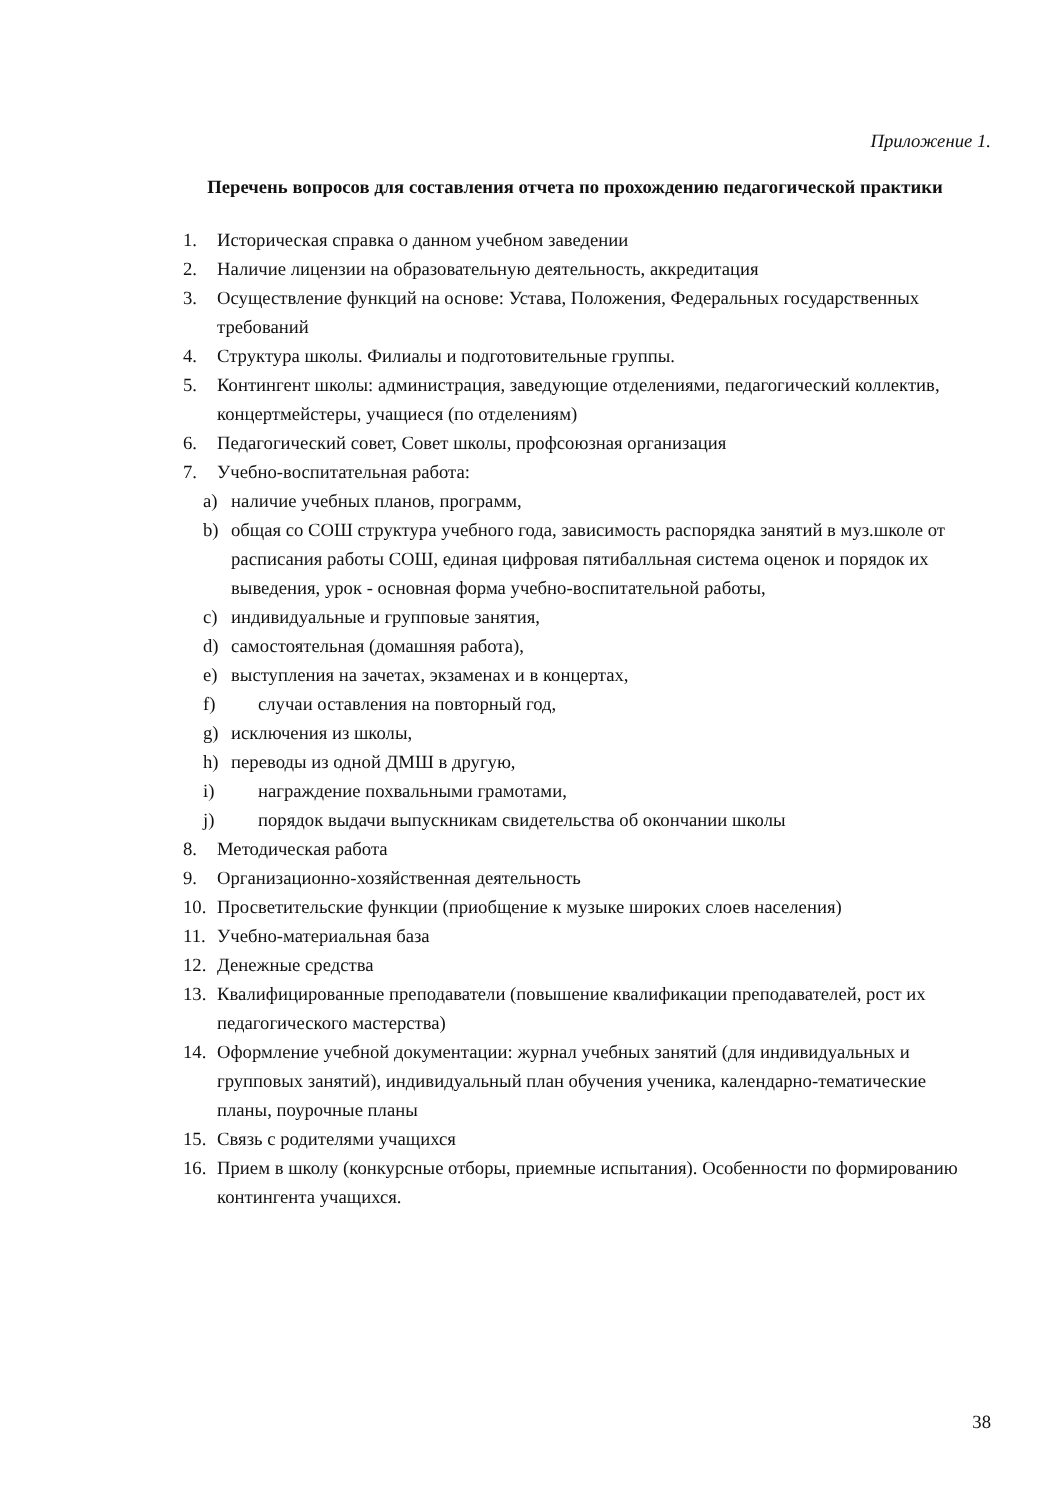Приложение 1.
Перечень вопросов для составления отчета по прохождению педагогической практики
1. Историческая справка о данном учебном заведении
2. Наличие лицензии на образовательную деятельность, аккредитация
3. Осуществление функций на основе: Устава, Положения, Федеральных государственных требований
4. Структура школы. Филиалы и подготовительные группы.
5. Контингент школы: администрация, заведующие отделениями, педагогический коллектив, концертмейстеры, учащиеся (по отделениям)
6. Педагогический совет, Совет школы, профсоюзная организация
7. Учебно-воспитательная работа:
a) наличие учебных планов, программ,
b) общая со СОШ структура учебного года, зависимость распорядка занятий в муз.школе от расписания работы СОШ, единая цифровая пятибалльная система оценок и порядок их выведения, урок - основная форма учебно-воспитательной работы,
c) индивидуальные и групповые занятия,
d) самостоятельная (домашняя работа),
e) выступления на зачетах, экзаменах и в концертах,
f) случаи оставления на повторный год,
g) исключения из школы,
h) переводы из одной ДМШ в другую,
i) награждение похвальными грамотами,
j) порядок выдачи выпускникам свидетельства об окончании школы
8. Методическая работа
9. Организационно-хозяйственная деятельность
10. Просветительские функции (приобщение к музыке широких слоев населения)
11. Учебно-материальная база
12. Денежные средства
13. Квалифицированные преподаватели (повышение квалификации преподавателей, рост их педагогического мастерства)
14. Оформление учебной документации: журнал учебных занятий (для индивидуальных и групповых занятий), индивидуальный план обучения ученика, календарно-тематические планы, поурочные планы
15. Связь с родителями учащихся
16. Прием в школу (конкурсные отборы, приемные испытания). Особенности по формированию контингента учащихся.
38